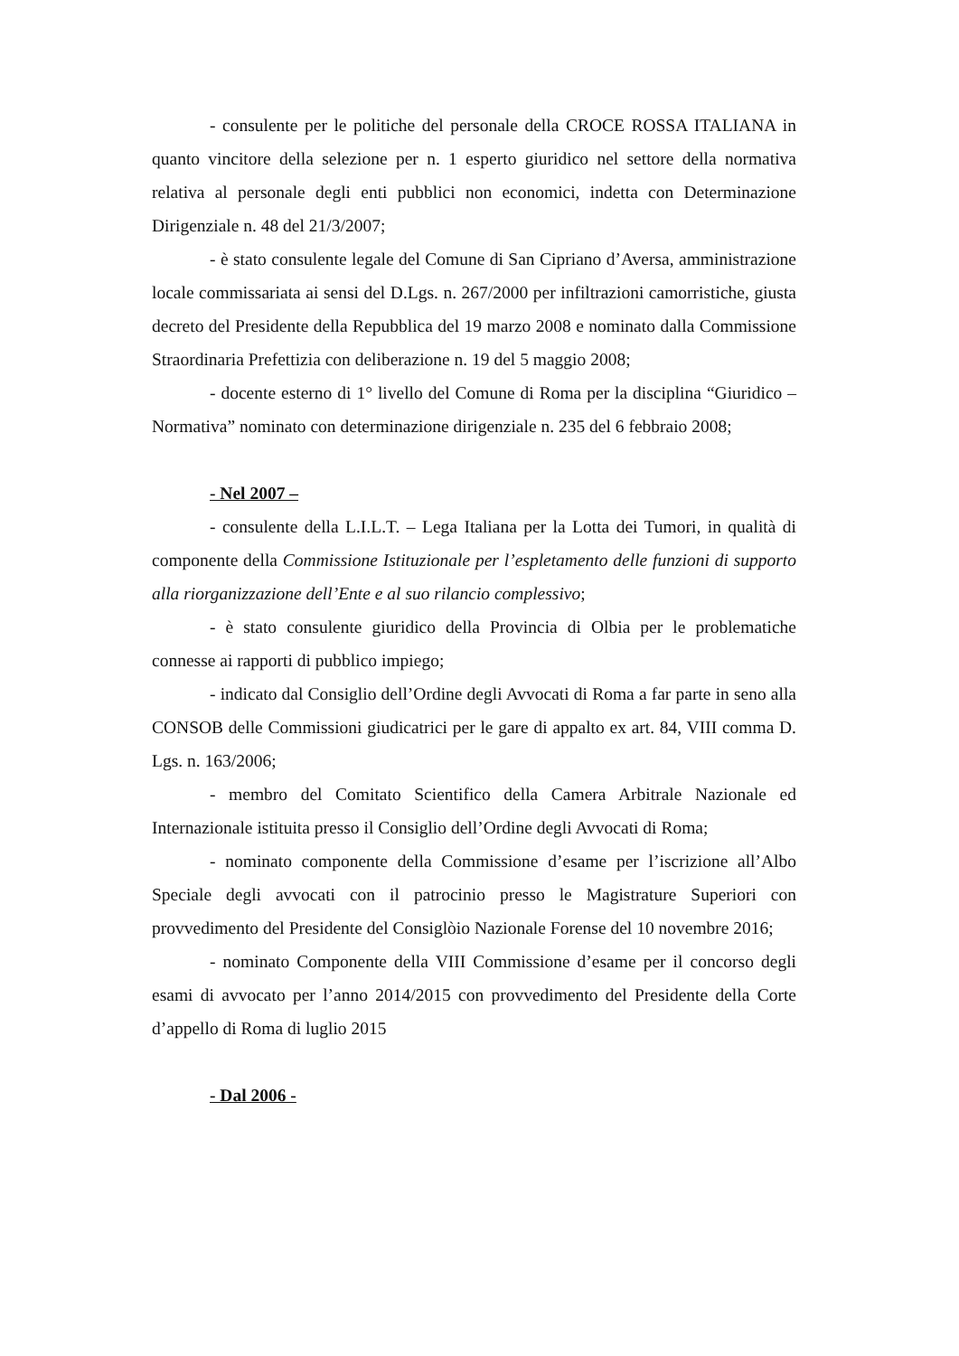- consulente per le politiche del personale della CROCE ROSSA ITALIANA in quanto vincitore della selezione per n. 1 esperto giuridico nel settore della normativa relativa al personale degli enti pubblici non economici, indetta con Determinazione Dirigenziale n. 48 del 21/3/2007;
- è stato consulente legale del Comune di San Cipriano d’Aversa, amministrazione locale commissariata ai sensi del D.Lgs. n. 267/2000 per infiltrazioni camorristiche, giusta decreto del Presidente della Repubblica del 19 marzo 2008 e nominato dalla Commissione Straordinaria Prefettizia con deliberazione n. 19 del 5 maggio 2008;
- docente esterno di 1° livello del Comune di Roma per la disciplina “Giuridico – Normativa” nominato con determinazione dirigenziale n. 235 del 6 febbraio 2008;
- Nel 2007 –
- consulente della L.I.L.T. – Lega Italiana per la Lotta dei Tumori, in qualità di componente della Commissione Istituzionale per l’espletamento delle funzioni di supporto alla riorganizzazione dell’Ente e al suo rilancio complessivo;
- è stato consulente giuridico della Provincia di Olbia per le problematiche connesse ai rapporti di pubblico impiego;
- indicato dal Consiglio dell’Ordine degli Avvocati di Roma a far parte in seno alla CONSOB delle Commissioni giudicatrici per le gare di appalto ex art. 84, VIII comma D. Lgs. n. 163/2006;
- membro del Comitato Scientifico della Camera Arbitrale Nazionale ed Internazionale istituita presso il Consiglio dell’Ordine degli Avvocati di Roma;
- nominato componente della Commissione d’esame per l’iscrizione all’Albo Speciale degli avvocati con il patrocinio presso le Magistrature Superiori con provvedimento del Presidente del Consiglòio Nazionale Forense del 10 novembre 2016;
- nominato Componente della VIII Commissione d’esame per il concorso degli esami di avvocato per l’anno 2014/2015 con provvedimento del Presidente della Corte d’appello di Roma di luglio 2015
- Dal 2006 -